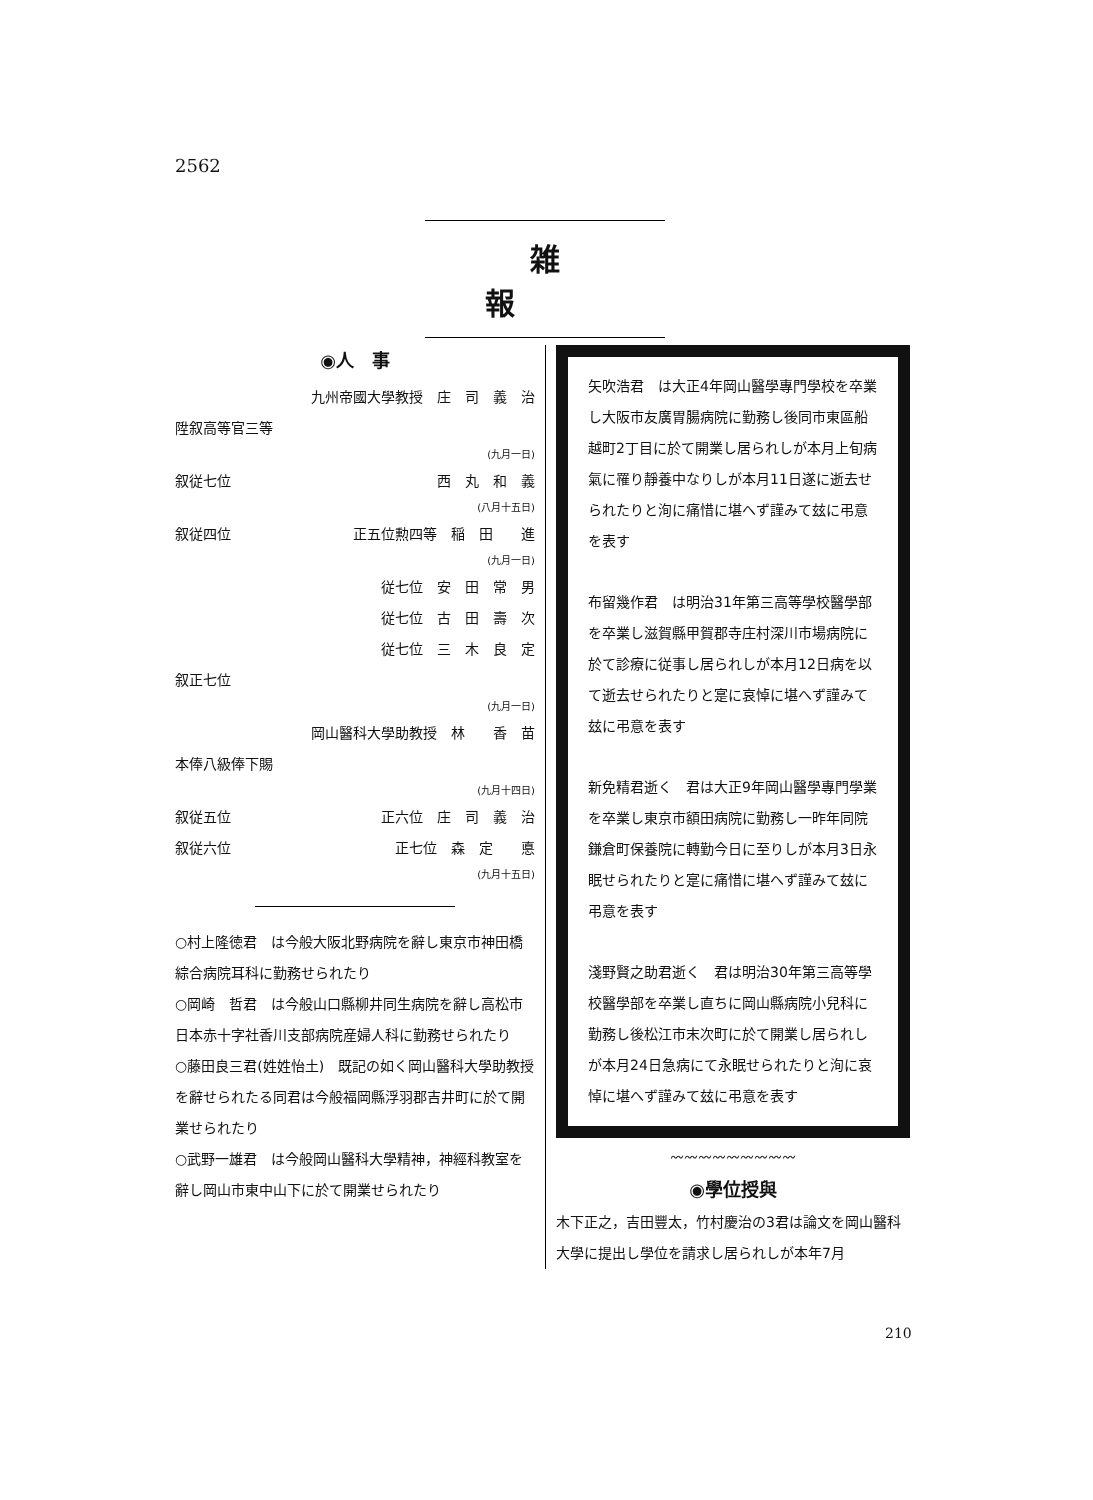2562
雑報
◉人　事
九州帝國大學教授　庄　司　義　治
陞叙高等官三等
(九月一日)
叙従七位 西　丸　和　義
(八月十五日)
叙従四位 正五位勲四等　稲　田　　進
(九月一日)
従七位　安　田　常　男
従七位　古　田　壽　次
従七位　三　木　良　定
叙正七位
(九月一日)
岡山醫科大學助教授　林　　香　苗
本俸八級俸下賜
(九月十四日)
叙従五位 正六位　庄　司　義　治
叙従六位 正七位　森　定　　悳
(九月十五日)
○村上隆徳君　は今般大阪北野病院を辭し東京市神田橋綜合病院耳科に勤務せられたり
○岡崎　哲君　は今般山口縣柳井同生病院を辭し高松市日本赤十字社香川支部病院産婦人科に勤務せられたり
○藤田良三君(姓姓怡土)　既記の如く岡山醫科大學助教授を辭せられたる同君は今般福岡縣浮羽郡吉井町に於て開業せられたり
○武野一雄君　は今般岡山醫科大學精神，神經科教室を辭し岡山市東中山下に於て開業せられたり
矢吹浩君　は大正4年岡山醫學專門學校を卒業し大阪市友廣胃腸病院に勤務し後同市東區船越町2丁目に於て開業し居られしが本月上旬病氣に罹り靜養中なりしが本月11日遂に逝去せられたりと洵に痛惜に堪へず謹みて玆に弔意を表す
布留幾作君　は明治31年第三高等學校醫學部を卒業し滋賀縣甲賀郡寺庄村深川市場病院に於て診療に従事し居られしが本月12日病を以て逝去せられたりと寔に哀悼に堪へず謹みて玆に弔意を表す
新免精君逝く　君は大正9年岡山醫學專門學業を卒業し東京市額田病院に勤務し一昨年同院鎌倉町保養院に轉勤今日に至りしが本月3日永眠せられたりと寔に痛惜に堪へず謹みて玆に弔意を表す
淺野賢之助君逝く　君は明治30年第三高等學校醫學部を卒業し直ちに岡山縣病院小兒科に勤務し後松江市末次町に於て開業し居られしが本月24日急病にて永眠せられたりと洵に哀悼に堪へず謹みて玆に弔意を表す
〰〰〰〰〰〰〰〰〰
◉學位授與
木下正之，吉田豐太，竹村慶治の3君は論文を岡山醫科大學に提出し學位を請求し居られしが本年7月
210